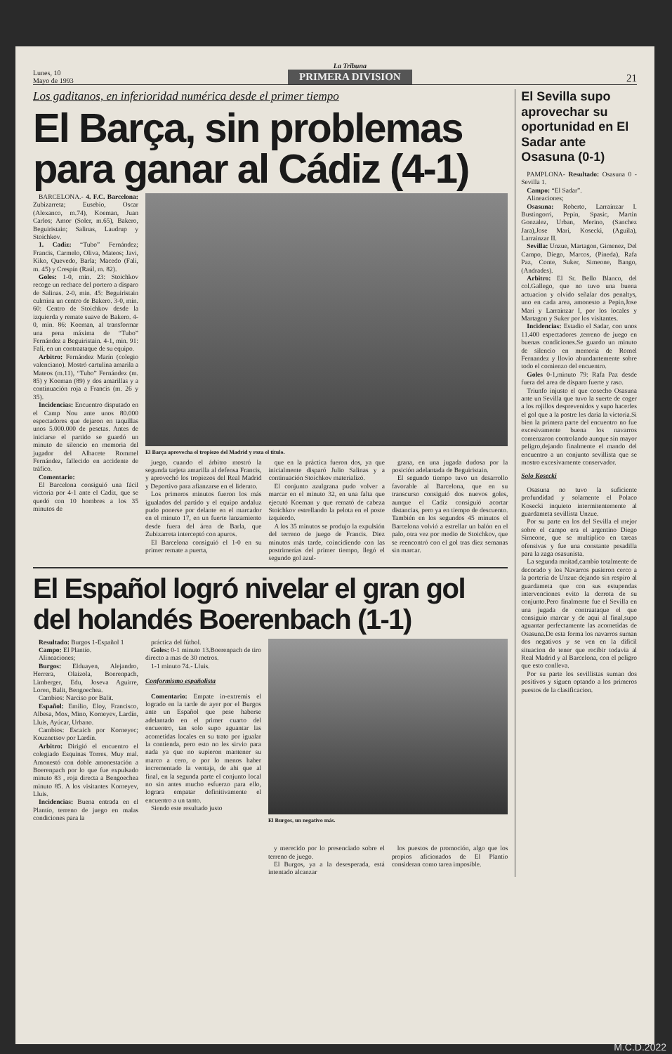Lunes, 10
Mayo de 1993
La Tribuna
PRIMERA DIVISION
21
Los gaditanos, en inferioridad numérica desde el primer tiempo
El Barça, sin problemas para ganar al Cádiz (4-1)
BARCELONA.- 4. F.C. Barcelona: Zubizarreta; Eusebio, Oscar (Alexanco, m.74), Koeman, Juan Carlos; Amor (Soler, m.65), Bakero, Beguiristain; Salinas, Laudrup y Stoichkov.
1. Cadiz: “Tubo” Fernández; Francis, Carmelo, Oliva, Mateos; Javi, Kiko, Quevedo, Barla; Macedo (Fali, m. 45) y Crespín (Raúl, m. 82).
Goles: 1-0, min. 23: Stoichkov recoge un rechace del portero a disparo de Salinas. 2-0, min. 45: Beguiristain culmina un centro de Bakero. 3-0, min. 60: Centro de Stoichkov desde la izquierda y remate suave de Bakero. 4-0, min. 86: Koeman, al transformar una pena máxima de “Tubo” Fernández a Beguiristain. 4-1, min. 91: Fali, en un contraataque de su equipo.
Arbitro: Fernández Marín (colegio valenciano). Mostró cartulina amarila a Mateos (m.11), “Tubo” Fernández (m. 85) y Koeman (89) y dos amarillas y a continuación roja a Francis (m. 26 y 35).
Incidencias: Encuentro disputado en el Camp Nou ante unos 80.000 espectadores que dejaron en taquillas unos 5.000.000 de pesetas. Antes de iniciarse el partido se guardó un minuto de silencio en memoria del jugador del Albacete Rommel Fernández, fallecido en accidente de tráfico.
Comentario:
El Barcelona consiguió una fácil victoria por 4-1 ante el Cadiz, que se quedó con 10 hombres a los 35 minutos de
El Barça aprovecha el tropiezo del Madrid y roza el título.
juego, cuando el árbitro mostró la segunda tarjeta amarilla al defensa Francis, y aprovechó los tropiezos del Real Madrid y Deportivo para afianzarse en el liderato.
Los primeros minutos fueron los más igualados del partido y el equipo andaluz pudo ponerse por delante en el marcador en el minuto 17, en un fuerte lanzamiento desde fuera del área de Barla, que Zubizarreta interceptó con apuros.
El Barcelona consiguió el 1-0 en su primer remate a puerta,
que en la práctica fueron dos, ya que inicialmente disparó Julio Salinas y a continuación Stoichkov materializó.
El conjunto azulgrana pudo volver a marcar en el minuto 32, en una falta que ejecutó Koeman y que remató de cabeza Stoichkov estrellando la pelota en el poste izquierdo.
A los 35 minutos se produjo la expulsión del terreno de juego de Francis. Diez minutos más tarde, coincidiendo con las postrimerías del primer tiempo, llegó el segundo gol azul-
grana, en una jugada dudosa por la posición adelantada de Beguiristain.
El segundo tiempo tuvo un desarrollo favorable al Barcelona, que en su transcurso consiguió dos nuevos goles, aunque el Cadiz consiguió acortar distancias, pero ya en tiempo de descuento. También en los segundos 45 minutos el Barcelona volvió a estrellar un balón en el palo, otra vez por medio de Stoichkov, que se reencontró con el gol tras diez semanas sin marcar.
El Español logró nivelar el gran gol del holandés Boerenbach (1-1)
Resultado: Burgos 1-Español 1
Campo: El Plantío.
Alineaciones;
Burgos: Elduayen, Alejandro, Herrera, Olaizola, Boerenpach, Limberger, Edu, Joseva Aguirre, Loren, Balit, Bengoechea.
Cambios: Narciso por Balit.
Español: Emilio, Eloy, Francisco, Albesa, Mox, Mino, Korneyev, Lardín, Lluis, Ayúcar, Urbano.
Cambios: Escaich por Korneyec; Kouznetsov por Lardín.
Arbitro: Dirigió el encuentro el colegiado Esquinas Torres. Muy mal. Amonestó con doble amonestación a Boerenpach por lo que fue expulsado minuto 83 , roja directa a Bengoechea minuto 85. A los visitantes Korneyev, Lluis.
Incidencias: Buena entrada en el Plantío, terreno de juego en malas condiciones para la
práctica del fútbol.
Goles: 0-1 minuto 13.Boerenpach de tiro directo a mas de 30 metros.
1-1 minuto 74.- Lluis.
Conformismo españolista
Comentario: Empate in-extremis el logrado en la tarde de ayer por el Burgos ante un Español que pese haberse adelantado en el primer cuarto del encuentro, tan solo supo aguantar las acometidas locales en su trato por igualar la contienda, pero esto no les sirvio para nada ya que no supieron mantener su marco a cero, o por lo menos haber incrementado la ventaja, de ahi que al final, en la segunda parte el conjunto local no sin antes mucho esfuerzo para ello, lograra empatar definitivamente el encuentro a un tanto.
Siendo este resultado justo
El Burgos, un negativo más.
y merecido por lo presenciado sobre el terreno de juego.
El Burgos, ya a la desesperada, está intentado alcanzar
los puestos de promoción, algo que los propios aficionados de El Plantío consideran como tarea imposible.
El Sevilla supo aprovechar su oportunidad en El Sadar ante Osasuna (0-1)
PAMPLONA- Resultado: Osasuna 0 - Sevilla 1.
Campo: “El Sadar”.
Alineaciones;
Osasuna: Roberto, Larrainzar I. Bustingorri, Pepin, Spasic, Martin Gonzalez, Urban, Merino, (Sanchez Jara),Jose Mari, Kosecki, (Aguila), Larrainzar II.
Sevilla: Unzue, Martagon, Gimenez, Del Campo, Diego, Marcos, (Pineda), Rafa Paz, Conte, Suker, Simeone, Bango, (Andrades).
Arbitro: El Sr. Bello Blanco, del col.Gallego, que no tuvo una buena actuacion y olvido señalar dos penaltys, uno en cada area, amonesto a Pepin,Jose Mari y Larrainzar I, por los locales y Martagon y Suker por los visitantes.
Incidencias: Estadio el Sadar, con unos 11.400 espectadores ,terreno de juego en buenas condiciones.Se guardo un minuto de silencio en memoria de Romel Fernandez y llovio abundantemente sobre todo el comienzo del encuentro.
Goles 0-1,minuto 79: Rafa Paz desde fuera del area de disparo fuerte y raso.
Triunfo injusto el que cosecho Osasuna ante un Sevilla que tuvo la suerte de coger a los rojillos desprevenidos y supo hacerles el gol que a la postre les daria la victoria.Si bien la primera parte del encuentro no fue excesivamente buena los navarros comenzaron controlando aunque sin mayor peligro,dejando finalmente el mando del encuentro a un conjunto sevillista que se mostro excesivamente conservador.
Solo Kosecki
Osasuna no tuvo la suficiente profundidad y solamente el Polaco Kosecki inquieto intermitentemente al guardameta sevillista Unzue.
Por su parte en los del Sevilla el mejor sobre el campo era el argentino Diego Simeone, que se multiplico en tareas ofensivas y fue una constante pesadilla para la zaga osasunista.
La segunda mnitad,cambio totalmente de decorado y los Navarros pusieron cerco a la porteria de Unzue dejando sin respiro al guardameta que con sus estupendas intervenciones evito la derrota de su conjunto.Pero finalmente fue el Sevilla en una jugada de contraataque el que consiguio marcar y de aqui al final,supo aguantar perfectamente las acometidas de Osasuna.De esta forma los navarros suman dos negativos y se ven en la dificil situacion de tener que recibir todavia al Real Madrid y al Barcelona, con el peligro que esto conlleva.
Por su parte los sevillistas suman dos positivos y siguen optando a los primeros puestos de la clasificacion.
M.C.D.2022